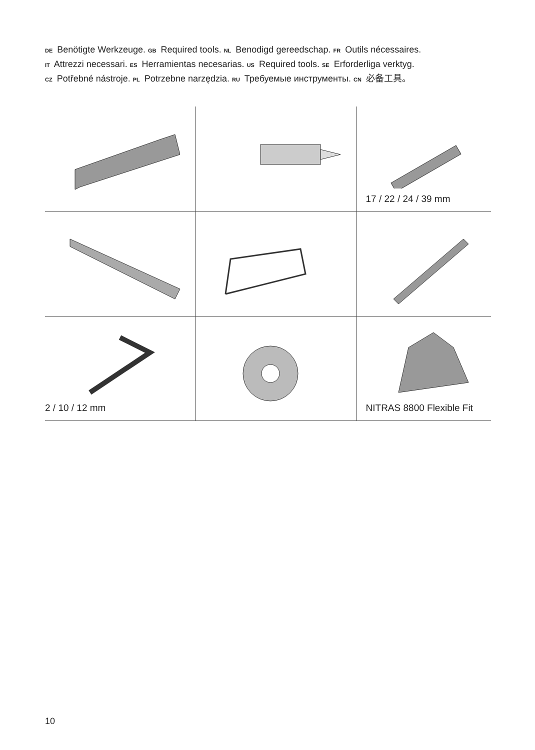DE Benötigte Werkzeuge. GB Required tools. NL Benodigd gereedschap. FR Outils nécessaires.
IT Attrezzi necessari. ES Herramientas necesarias. US Required tools. SE Erforderliga verktyg.
CZ Potřebné nástroje. PL Potrzebne narzędzia. RU Требуемые инструменты. CN 必备工具。
| | | 17 / 22 / 24 / 39 mm |
| 2 / 10 / 12 mm | | NITRAS 8800 Flexible Fit |
10